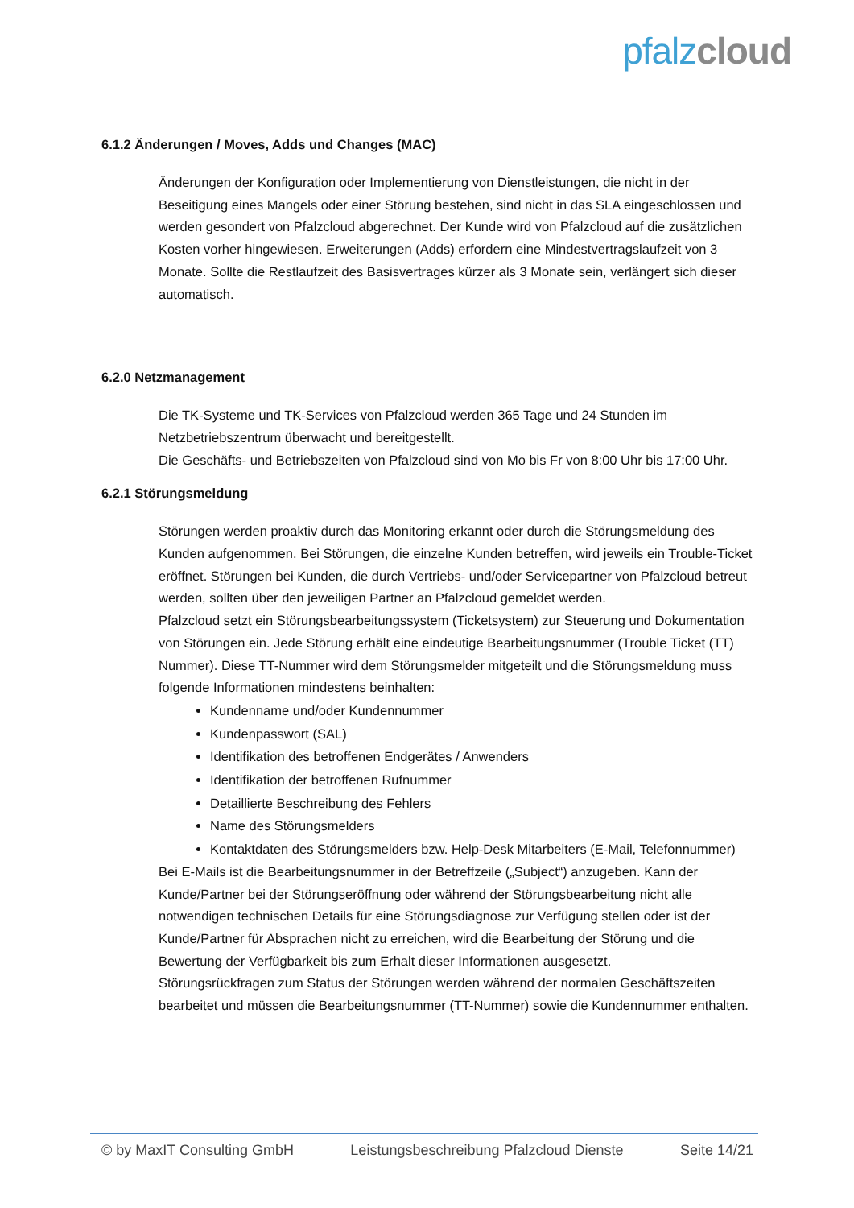pfalz cloud
6.1.2 Änderungen / Moves, Adds und Changes (MAC)
Änderungen der Konfiguration oder Implementierung von Dienstleistungen, die nicht in der Beseitigung eines Mangels oder einer Störung bestehen, sind nicht in das SLA eingeschlossen und werden gesondert von Pfalzcloud abgerechnet. Der Kunde wird von Pfalzcloud auf die zusätzlichen Kosten vorher hingewiesen. Erweiterungen (Adds) erfordern eine Mindestvertragslaufzeit von 3 Monate. Sollte die Restlaufzeit des Basisvertrages kürzer als 3 Monate sein, verlängert sich dieser automatisch.
6.2.0 Netzmanagement
Die TK-Systeme und TK-Services von Pfalzcloud werden 365 Tage und 24 Stunden im Netzbetriebszentrum überwacht und bereitgestellt.
Die Geschäfts- und Betriebszeiten von Pfalzcloud sind von Mo bis Fr von 8:00 Uhr bis 17:00 Uhr.
6.2.1 Störungsmeldung
Störungen werden proaktiv durch das Monitoring erkannt oder durch die Störungsmeldung des Kunden aufgenommen. Bei Störungen, die einzelne Kunden betreffen, wird jeweils ein Trouble-Ticket eröffnet. Störungen bei Kunden, die durch Vertriebs- und/oder Servicepartner von Pfalzcloud betreut werden, sollten über den jeweiligen Partner an Pfalzcloud gemeldet werden.
Pfalzcloud setzt ein Störungsbearbeitungssystem (Ticketsystem) zur Steuerung und Dokumentation von Störungen ein. Jede Störung erhält eine eindeutige Bearbeitungsnummer (Trouble Ticket (TT) Nummer). Diese TT-Nummer wird dem Störungsmelder mitgeteilt und die Störungsmeldung muss folgende Informationen mindestens beinhalten:
Kundenname und/oder Kundennummer
Kundenpasswort (SAL)
Identifikation des betroffenen Endgerätes / Anwenders
Identifikation der betroffenen Rufnummer
Detaillierte Beschreibung des Fehlers
Name des Störungsmelders
Kontaktdaten des Störungsmelders bzw. Help-Desk Mitarbeiters (E-Mail, Telefonnummer)
Bei E-Mails ist die Bearbeitungsnummer in der Betreffzeile („Subject“) anzugeben. Kann der Kunde/Partner bei der Störungseröffnung oder während der Störungsbearbeitung nicht alle notwendigen technischen Details für eine Störungsdiagnose zur Verfügung stellen oder ist der Kunde/Partner für Absprachen nicht zu erreichen, wird die Bearbeitung der Störung und die Bewertung der Verfügbarkeit bis zum Erhalt dieser Informationen ausgesetzt.
Störungsrückfragen zum Status der Störungen werden während der normalen Geschäftszeiten bearbeitet und müssen die Bearbeitungsnummer (TT-Nummer) sowie die Kundennummer enthalten.
© by MaxIT Consulting GmbH Leistungsbeschreibung Pfalzcloud Dienste Seite 14/21